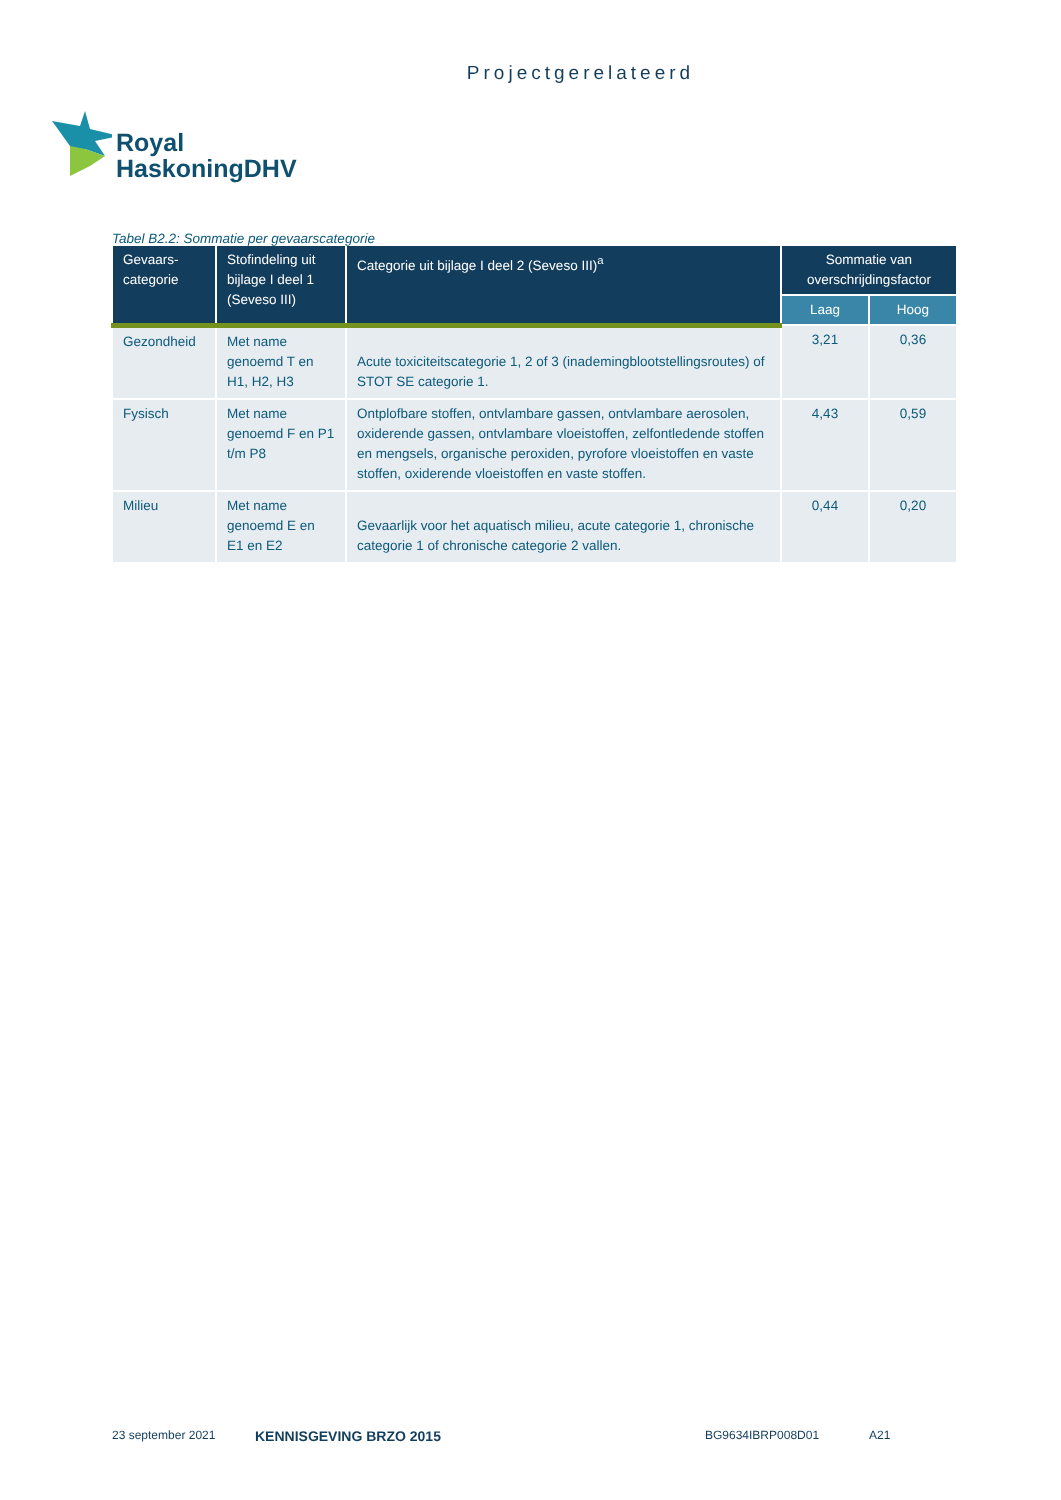Projectgerelateerd
Royal
HaskoningDHV
Tabel B2.2: Sommatie per gevaarscategorie
| Gevaars- categorie | Stofindeling uit bijlage I deel 1 (Seveso III) | Categorie uit bijlage I deel 2 (Seveso III)<sup>a</sup> | Sommatie van overschrijdingsfactor | |
| --- | --- | --- | --- | --- |
| | | | Laag | Hoog |
| Gezondheid | Met name genoemd T en H1, H2, H3 | Acute toxiciteitscategorie 1, 2 of 3 (inademingblootstellingsroutes) of STOT SE categorie 1. | 3,21 | 0,36 |
| Fysisch | Met name genoemd F en P1 t/m P8 | Ontplofbare stoffen, ontvlambare gassen, ontvlambare aerosolen, oxiderende gassen, ontvlambare vloeistoffen, zelfontledende stoffen en mengsels, organische peroxiden, pyrofore vloeistoffen en vaste stoffen, oxiderende vloeistoffen en vaste stoffen. | 4,43 | 0,59 |
| Milieu | Met name genoemd E en E1 en E2 | Gevaarlijk voor het aquatisch milieu, acute categorie 1, chronische categorie 1 of chronische categorie 2 vallen. | 0,44 | 0,20 |
23 september 2021 KENNISGEVING BRZO 2015 BG9634IBRP008D01 A21